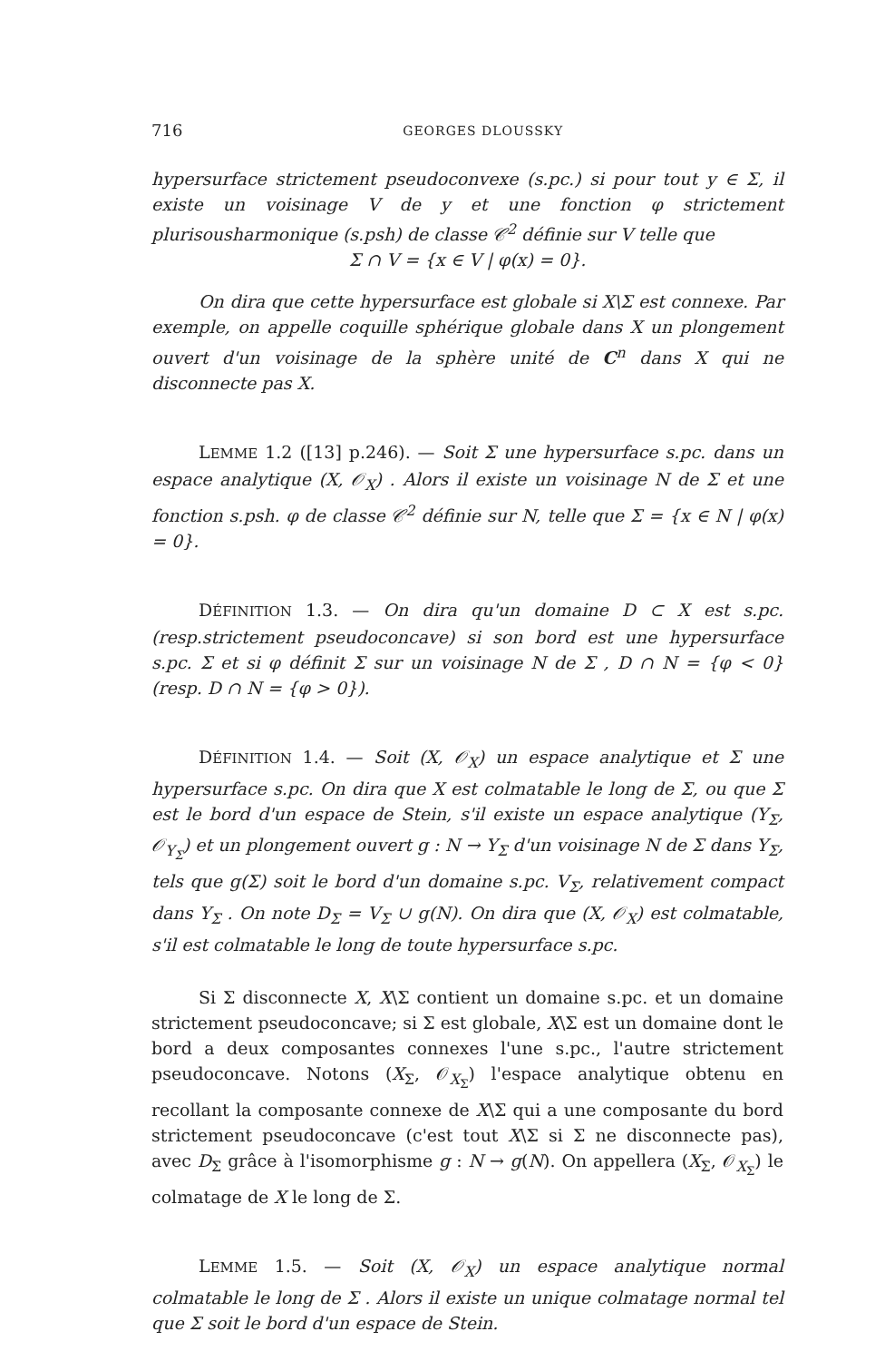716 GEORGES DLOUSSKY
hypersurface strictement pseudoconvexe (s.pc.) si pour tout y ∈ Σ, il existe un voisinage V de y et une fonction φ strictement plurisousharmonique (s.psh) de classe 𝒞<sup>2</sup> définie sur V telle que
Σ ∩ V = {x ∈ V | φ(x) = 0}.
On dira que cette hypersurface est globale si X\Σ est connexe. Par exemple, on appelle coquille sphérique globale dans X un plongement ouvert d'un voisinage de la sphère unité de C<sup>n</sup> dans X qui ne disconnecte pas X.
LEMME 1.2 ([13] p.246). — Soit Σ une hypersurface s.pc. dans un espace analytique (X, 𝒪<sub>X</sub>) . Alors il existe un voisinage N de Σ et une fonction s.psh. φ de classe 𝒞<sup>2</sup> définie sur N, telle que Σ = {x ∈ N | φ(x) = 0}.
DÉFINITION 1.3. — On dira qu'un domaine D ⊂ X est s.pc. (resp.strictement pseudoconcave) si son bord est une hypersurface s.pc. Σ et si φ définit Σ sur un voisinage N de Σ , D ∩ N = {φ < 0} (resp. D ∩ N = {φ > 0}).
DÉFINITION 1.4. — Soit (X, 𝒪<sub>X</sub>) un espace analytique et Σ une hypersurface s.pc. On dira que X est colmatable le long de Σ, ou que Σ est le bord d'un espace de Stein, s'il existe un espace analytique (Y<sub>Σ</sub>, 𝒪<sub>Y<sub>Σ</sub></sub>) et un plongement ouvert g : N → Y<sub>Σ</sub> d'un voisinage N de Σ dans Y<sub>Σ</sub>, tels que g(Σ) soit le bord d'un domaine s.pc. V<sub>Σ</sub>, relativement compact dans Y<sub>Σ</sub> . On note D<sub>Σ</sub> = V<sub>Σ</sub> ∪ g(N). On dira que (X, 𝒪<sub>X</sub>) est colmatable, s'il est colmatable le long de toute hypersurface s.pc.
Si Σ disconnecte X, X\Σ contient un domaine s.pc. et un domaine strictement pseudoconcave; si Σ est globale, X\Σ est un domaine dont le bord a deux composantes connexes l'une s.pc., l'autre strictement pseudoconcave. Notons (X<sub>Σ</sub>, 𝒪<sub>X<sub>Σ</sub></sub>) l'espace analytique obtenu en recollant la composante connexe de X\Σ qui a une composante du bord strictement pseudoconcave (c'est tout X\Σ si Σ ne disconnecte pas), avec D<sub>Σ</sub> grâce à l'isomorphisme g : N → g(N). On appellera (X<sub>Σ</sub>, 𝒪<sub>X<sub>Σ</sub></sub>) le colmatage de X le long de Σ.
LEMME 1.5. — Soit (X, 𝒪<sub>X</sub>) un espace analytique normal colmatable le long de Σ . Alors il existe un unique colmatage normal tel que Σ soit le bord d'un espace de Stein.